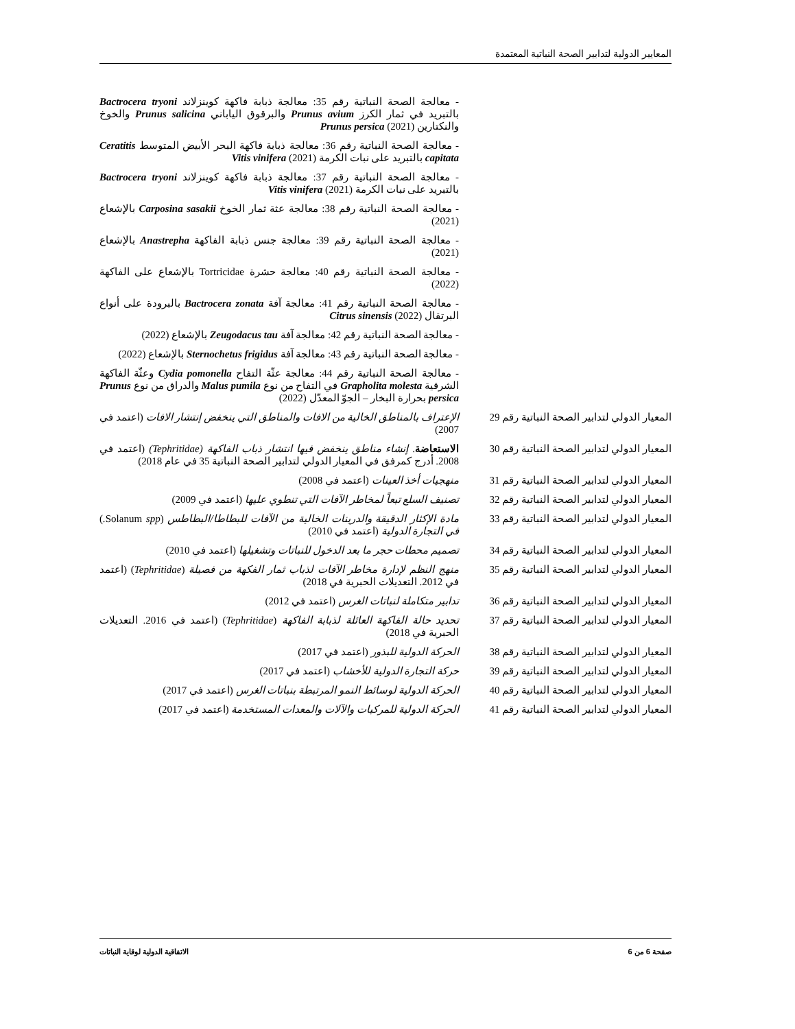المعايير الدولية لتدابير الصحة النباتية المعتمدة
| | - معالجة الصحة النباتية رقم 35: معالجة ذبابة فاكهة كوينزلاند Bactrocera tryoni بالتبريد في ثمار الكرز Prunus avium والبرقوق الياباني Prunus salicina والخوخ والنكتارين Prunus persica (2021) |
| | - معالجة الصحة النباتية رقم 36: معالجة ذبابة فاكهة البحر الأبيض المتوسط Ceratitis capitata بالتبريد على نبات الكرمة Vitis vinifera (2021) |
| | - معالجة الصحة النباتية رقم 37: معالجة ذبابة فاكهة كوينزلاند Bactrocera tryoni بالتبريد على نبات الكرمة Vitis vinifera (2021) |
| | - معالجة الصحة النباتية رقم 38: معالجة عثة ثمار الخوخ Carposina sasakii بالإشعاع (2021) |
| | - معالجة الصحة النباتية رقم 39: معالجة جنس ذبابة الفاكهة Anastrepha بالإشعاع (2021) |
| | - معالجة الصحة النباتية رقم 40: معالجة حشرة Tortricidae بالإشعاع على الفاكهة (2022) |
| | - معالجة الصحة النباتية رقم 41: معالجة آفة Bactrocera zonata بالبرودة على أنواع البرتقال Citrus sinensis (2022) |
| | - معالجة الصحة النباتية رقم 42: معالجة آفة Zeugodacus tau بالإشعاع (2022) |
| | - معالجة الصحة النباتية رقم 43: معالجة آفة Sternochetus frigidus بالإشعاع (2022) |
| | - معالجة الصحة النباتية رقم 44: معالجة عثّة التفاح Cydia pomonella وعثّة الفاكهة الشرقية Grapholita molesta في التفاح من نوع Malus pumila والدراق من نوع Prunus persica بحرارة البخار – الجوّ المعدّل (2022) |
| المعيار الدولي لتدابير الصحة النباتية رقم 29 | الإعتراف بالمناطق الخالية من الافات والمناطق التي ينخفض إنتشار الافات (اعتمد في 2007) |
| المعيار الدولي لتدابير الصحة النباتية رقم 30 | الاستعاضة . إنشاء مناطق ينخفض فيها انتشار ذباب الفاكهة (Tephritidae) (اعتمد في 2008. أدرج كمرفق في المعيار الدولي لتدابير الصحة النباتية 35 في عام 2018) |
| المعيار الدولي لتدابير الصحة النباتية رقم 31 | منهجيات أخذ العينات (اعتمد في 2008) |
| المعيار الدولي لتدابير الصحة النباتية رقم 32 | تصنيف السلع تبعاً لمخاطر الآفات التي تنطوي عليها (اعتمد في 2009) |
| المعيار الدولي لتدابير الصحة النباتية رقم 33 | مادة الإكثار الدقيقة والدرينات الخالية من الآفات للبطاطا/البطاطس (Solanum spp. ) في التجارة الدولية (اعتمد في 2010) |
| المعيار الدولي لتدابير الصحة النباتية رقم 34 | تصميم محطات حجر ما بعد الدخول للنباتات وتشغيلها (اعتمد في 2010) |
| المعيار الدولي لتدابير الصحة النباتية رقم 35 | منهج النظم لإدارة مخاطر الآفات لذباب ثمار الفكهة من فصيلة ( Tephritidae ) (اعتمد في 2012. التعديلات الحبرية في 2018) |
| المعيار الدولي لتدابير الصحة النباتية رقم 36 | تدابير متكاملة لنباتات الغرس (اعتمد في 2012) |
| المعيار الدولي لتدابير الصحة النباتية رقم 37 | تحديد حالة الفاكهة العائلة لذبابة الفاكهة ( Tephritidae ) (اعتمد في 2016. التعديلات الحبرية في 2018) |
| المعيار الدولي لتدابير الصحة النباتية رقم 38 | الحركة الدولية للبذور (اعتمد في 2017) |
| المعيار الدولي لتدابير الصحة النباتية رقم 39 | حركة التجارة الدولية للأخشاب (اعتمد في 2017) |
| المعيار الدولي لتدابير الصحة النباتية رقم 40 | الحركة الدولية لوسائط النمو المرتبطة بنباتات الغرس (اعتمد في 2017) |
| المعيار الدولي لتدابير الصحة النباتية رقم 41 | الحركة الدولية للمركبات والآلات والمعدات المستخدمة (اعتمد في 2017) |
صفحة 6 من 6 الاتفاقية الدولية لوقاية النباتات